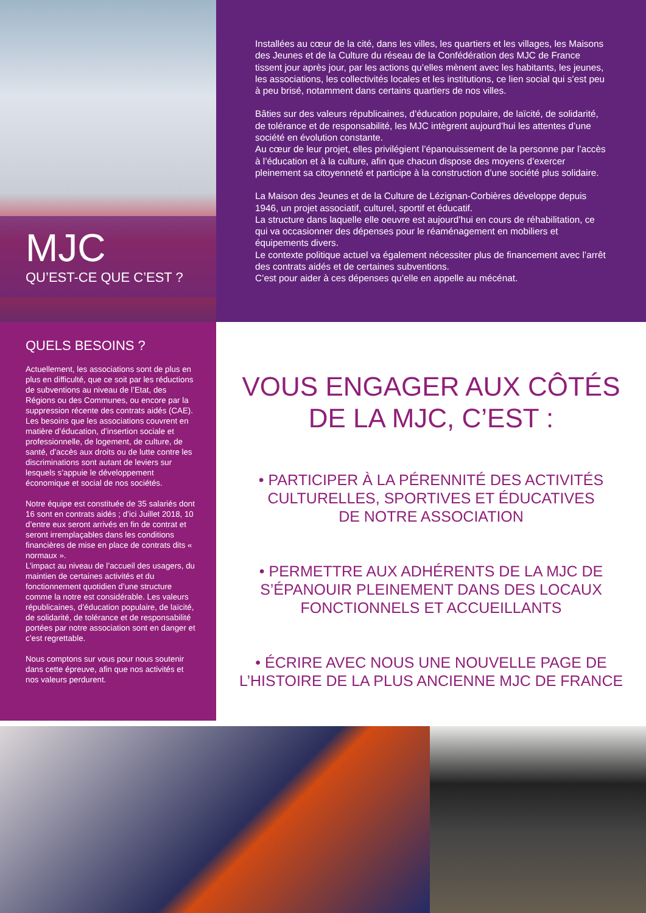MJC
QU’EST-CE QUE C’EST ?
Installées au cœur de la cité, dans les villes, les quartiers et les villages, les Maisons des Jeunes et de la Culture du réseau de la Confédération des MJC de France tissent jour après jour, par les actions qu’elles mènent avec les habitants, les jeunes, les associations, les collectivités locales et les institutions, ce lien social qui s’est peu à peu brisé, notamment dans certains quartiers de nos villes.
Bâties sur des valeurs républicaines, d’éducation populaire, de laïcité, de solidarité, de tolérance et de responsabilité, les MJC intègrent aujourd’hui les attentes d’une société en évolution constante.
Au cœur de leur projet, elles privilégient l’épanouissement de la personne par l’accès à l’éducation et à la culture, afin que chacun dispose des moyens d’exercer pleinement sa citoyenneté et participe à la construction d’une société plus solidaire.
La Maison des Jeunes et de la Culture de Lézignan-Corbières développe depuis 1946, un projet associatif, culturel, sportif et éducatif.
La structure dans laquelle elle oeuvre est aujourd’hui en cours de réhabilitation, ce qui va occasionner des dépenses pour le réaménagement en mobiliers et équipements divers.
Le contexte politique actuel va également nécessiter plus de financement avec l’arrêt des contrats aidés et de certaines subventions.
C’est pour aider à ces dépenses qu’elle en appelle au mécénat.
QUELS BESOINS ?
Actuellement, les associations sont de plus en plus en difficulté, que ce soit par les réductions de subventions au niveau de l’Etat, des Régions ou des Communes, ou encore par la suppression récente des contrats aidés (CAE). Les besoins que les associations couvrent en matière d’éducation, d’insertion sociale et professionnelle, de logement, de culture, de santé, d’accès aux droits ou de lutte contre les discriminations sont autant de leviers sur lesquels s’appuie le développement économique et social de nos sociétés.
Notre équipe est constituée de 35 salariés dont 16 sont en contrats aidés ; d’ici Juillet 2018, 10 d’entre eux seront arrivés en fin de contrat et seront irremplaçables dans les conditions financières de mise en place de contrats dits « normaux ».
L’impact au niveau de l’accueil des usagers, du maintien de certaines activités et du fonctionnement quotidien d’une structure comme la notre est considérable. Les valeurs républicaines, d’éducation populaire, de laïcité, de solidarité, de tolérance et de responsabilité portées par notre association sont en danger et c’est regrettable.
Nous comptons sur vous pour nous soutenir dans cette épreuve, afin que nos activités et nos valeurs perdurent.
VOUS ENGAGER AUX CÔTÉS
DE LA MJC, C’EST :
• PARTICIPER À LA PÉRENNITÉ DES ACTIVITÉS
CULTURELLES, SPORTIVES ET ÉDUCATIVES
DE NOTRE ASSOCIATION
• PERMETTRE AUX ADHÉRENTS DE LA MJC DE
S’ÉPANOUIR PLEINEMENT DANS DES LOCAUX
FONCTIONNELS ET ACCUEILLANTS
• ÉCRIRE AVEC NOUS UNE NOUVELLE PAGE DE
L’HISTOIRE DE LA PLUS ANCIENNE MJC DE FRANCE